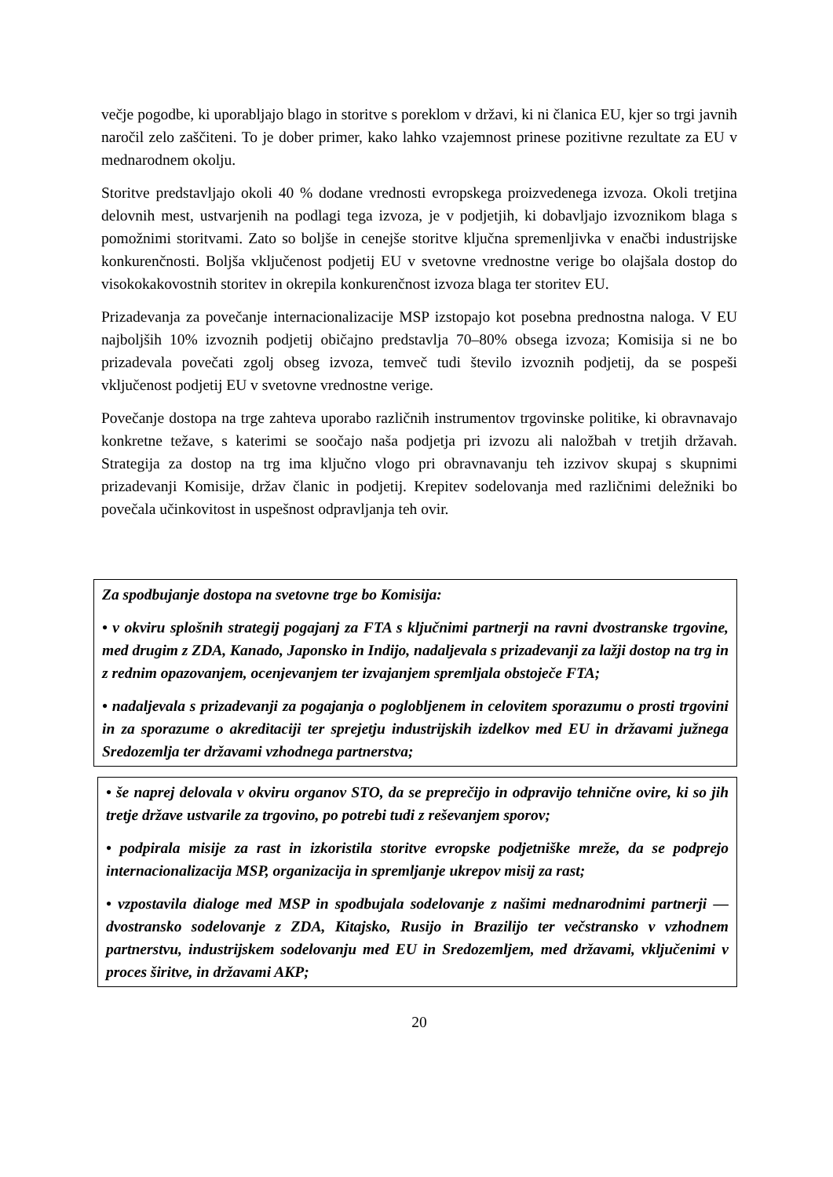večje pogodbe, ki uporabljajo blago in storitve s poreklom v državi, ki ni članica EU, kjer so trgi javnih naročil zelo zaščiteni. To je dober primer, kako lahko vzajemnost prinese pozitivne rezultate za EU v mednarodnem okolju.
Storitve predstavljajo okoli 40 % dodane vrednosti evropskega proizvedenega izvoza. Okoli tretjina delovnih mest, ustvarjenih na podlagi tega izvoza, je v podjetjih, ki dobavljajo izvoznikom blaga s pomožnimi storitvami. Zato so boljše in cenejše storitve ključna spremenljivka v enačbi industrijske konkurenčnosti. Boljša vključenost podjetij EU v svetovne vrednostne verige bo olajšala dostop do visokokakovostnih storitev in okrepila konkurenčnost izvoza blaga ter storitev EU.
Prizadevanja za povečanje internacionalizacije MSP izstopajo kot posebna prednostna naloga. V EU najboljših 10% izvoznih podjetij običajno predstavlja 70–80% obsega izvoza; Komisija si ne bo prizadevala povečati zgolj obseg izvoza, temveč tudi število izvoznih podjetij, da se pospeši vključenost podjetij EU v svetovne vrednostne verige.
Povečanje dostopa na trge zahteva uporabo različnih instrumentov trgovinske politike, ki obravnavajo konkretne težave, s katerimi se soočajo naša podjetja pri izvozu ali naložbah v tretjih državah. Strategija za dostop na trg ima ključno vlogo pri obravnavanju teh izzivov skupaj s skupnimi prizadevanji Komisije, držav članic in podjetij. Krepitev sodelovanja med različnimi deležniki bo povečala učinkovitost in uspešnost odpravljanja teh ovir.
Za spodbujanje dostopa na svetovne trge bo Komisija:
• v okviru splošnih strategij pogajanj za FTA s ključnimi partnerji na ravni dvostranske trgovine, med drugim z ZDA, Kanado, Japonsko in Indijo, nadaljevala s prizadevanji za lažji dostop na trg in z rednim opazovanjem, ocenjevanjem ter izvajanjem spremljala obstoječe FTA;
• nadaljevala s prizadevanji za pogajanja o poglobljenem in celovitem sporazumu o prosti trgovini in za sporazume o akreditaciji ter sprejetju industrijskih izdelkov med EU in državami južnega Sredozemlja ter državami vzhodnega partnerstva;
• še naprej delovala v okviru organov STO, da se preprečijo in odpravijo tehnične ovire, ki so jih tretje države ustvarile za trgovino, po potrebi tudi z reševanjem sporov;
• podpirala misije za rast in izkoristila storitve evropske podjetniške mreže, da se podprejo internacionalizacija MSP, organizacija in spremljanje ukrepov misij za rast;
• vzpostavila dialoge med MSP in spodbujala sodelovanje z našimi mednarodnimi partnerji — dvostransko sodelovanje z ZDA, Kitajsko, Rusijo in Brazilijo ter večstransko v vzhodnem partnerstvu, industrijskem sodelovanju med EU in Sredozemljem, med državami, vključenimi v proces širitve, in državami AKP;
20